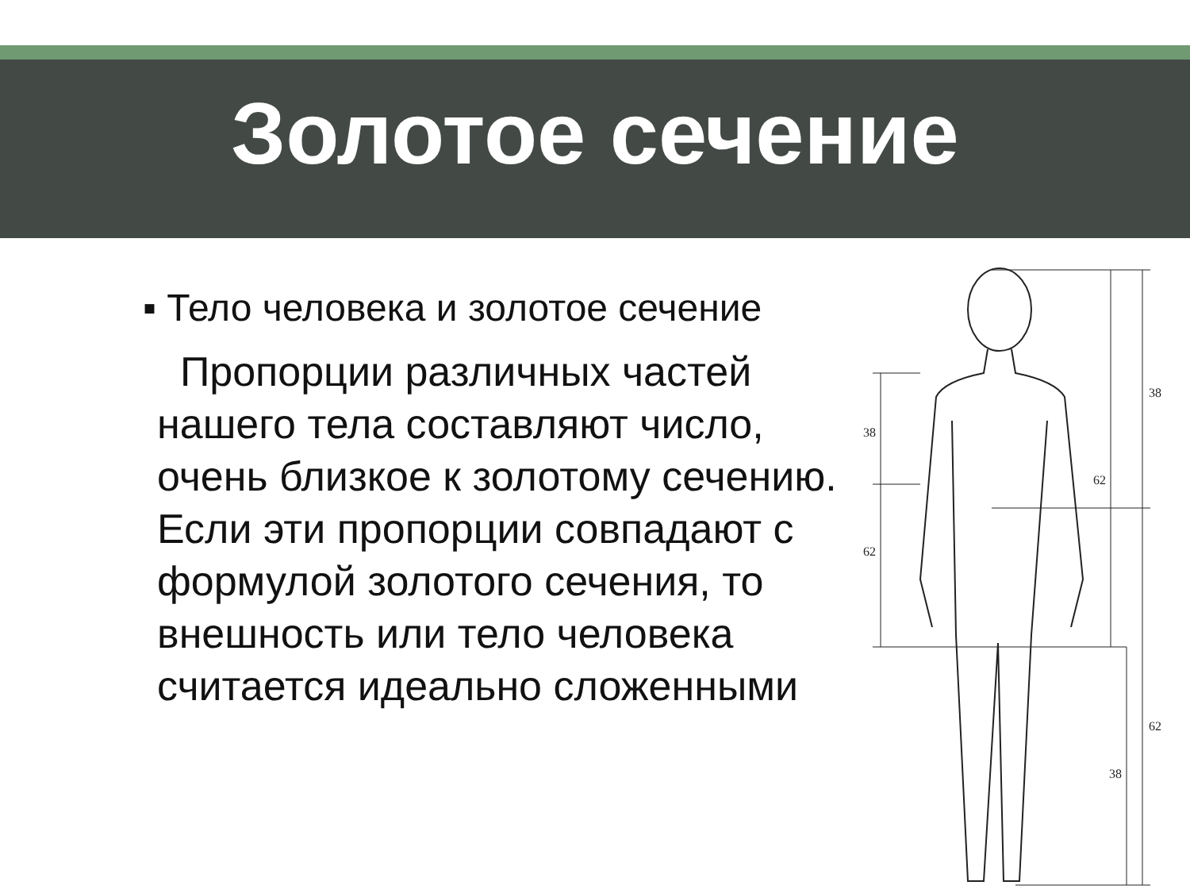Золотое сечение
▪ Тело человека и золотое сечение
Пропорции различных частей нашего тела составляют число, очень близкое к золотому сечению. Если эти пропорции совпадают с формулой золотого сечения, то внешность или тело человека считается идеально сложенными
38
62
62
38
38
62